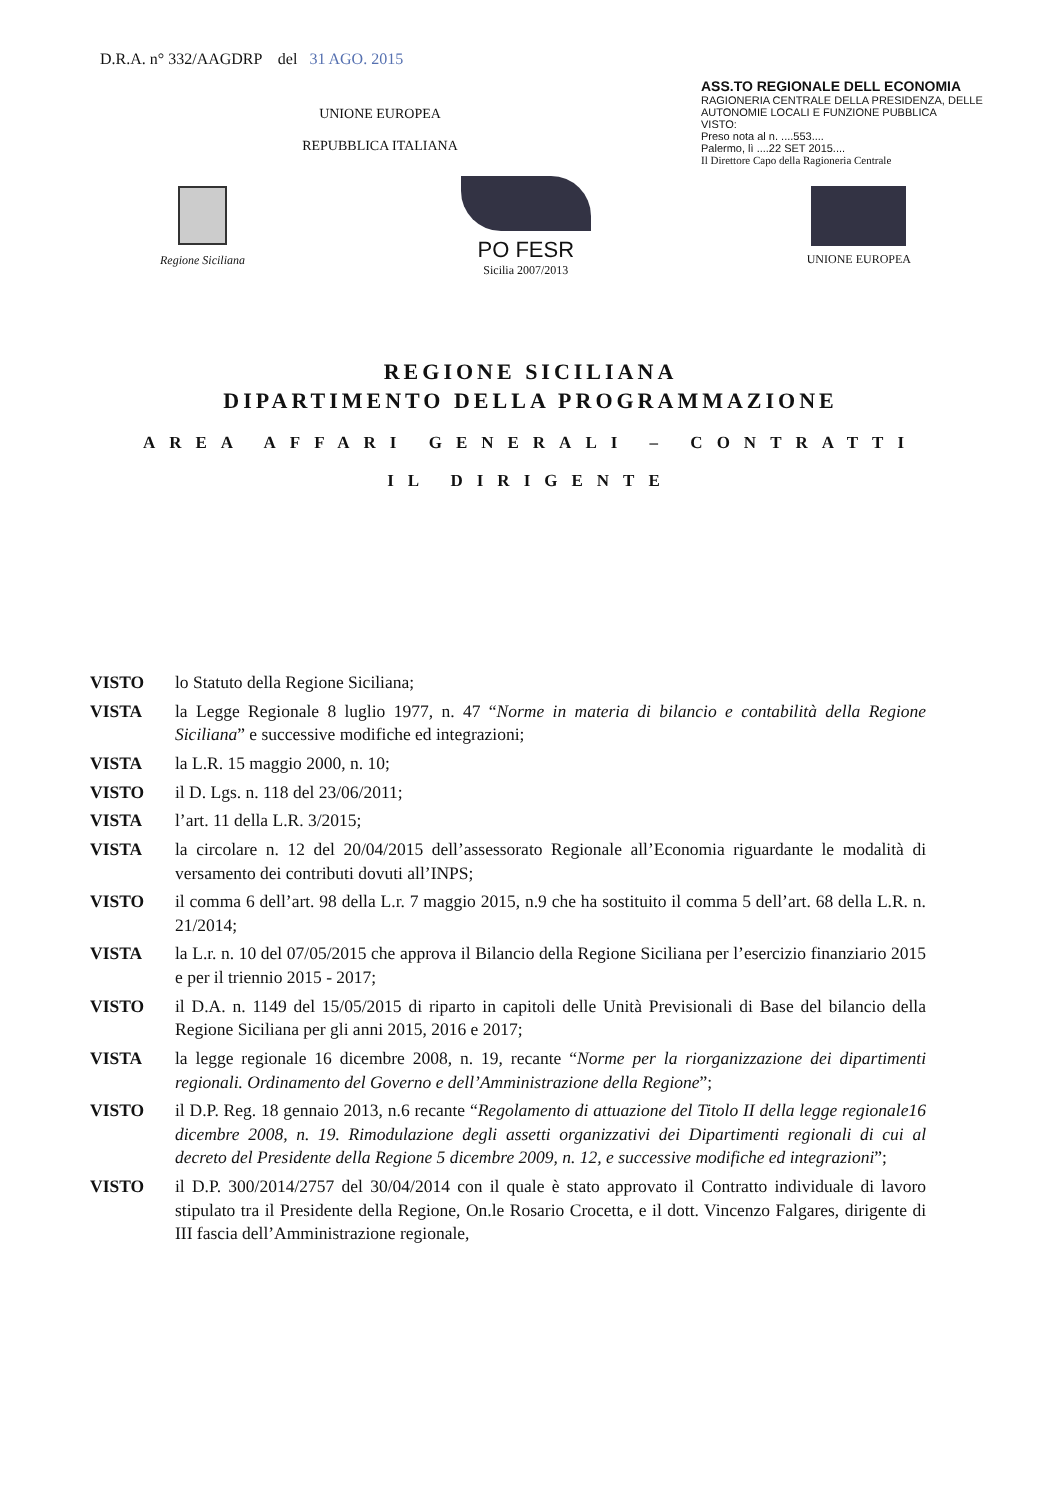D.R.A. n° 332/AAGDRP del 31 AGO. 2015
UNIONE EUROPEA
REPUBBLICA ITALIANA
ASS.TO REGIONALE DELL ECONOMIA
RAGIONERIA CENTRALE DELLA PRESIDENZA, DELLE AUTONOMIE LOCALI E FUNZIONE PUBBLICA
VISTO:
Preso nota al n. ....553....
Palermo, lì ....22 SET 2015....
Il Direttore Capo della Ragioneria Centrale
Regione Siciliana
PO FESR
Sicilia 2007/2013
UNIONE EUROPEA
REGIONE SICILIANA
DIPARTIMENTO DELLA PROGRAMMAZIONE
AREA AFFARI GENERALI – CONTRATTI
IL DIRIGENTE
VISTO lo Statuto della Regione Siciliana;
VISTA la Legge Regionale 8 luglio 1977, n. 47 “Norme in materia di bilancio e contabilità della Regione Siciliana” e successive modifiche ed integrazioni;
VISTA la L.R. 15 maggio 2000, n. 10;
VISTO il D. Lgs. n. 118 del 23/06/2011;
VISTA l’art. 11 della L.R. 3/2015;
VISTA la circolare n. 12 del 20/04/2015 dell’assessorato Regionale all’Economia riguardante le modalità di versamento dei contributi dovuti all’INPS;
VISTO il comma 6 dell’art. 98 della L.r. 7 maggio 2015, n.9 che ha sostituito il comma 5 dell’art. 68 della L.R. n. 21/2014;
VISTA la L.r. n. 10 del 07/05/2015 che approva il Bilancio della Regione Siciliana per l’esercizio finanziario 2015 e per il triennio 2015 - 2017;
VISTO il D.A. n. 1149 del 15/05/2015 di riparto in capitoli delle Unità Previsionali di Base del bilancio della Regione Siciliana per gli anni 2015, 2016 e 2017;
VISTA la legge regionale 16 dicembre 2008, n. 19, recante “Norme per la riorganizzazione dei dipartimenti regionali. Ordinamento del Governo e dell’Amministrazione della Regione”;
VISTO il D.P. Reg. 18 gennaio 2013, n.6 recante “Regolamento di attuazione del Titolo II della legge regionale16 dicembre 2008, n. 19. Rimodulazione degli assetti organizzativi dei Dipartimenti regionali di cui al decreto del Presidente della Regione 5 dicembre 2009, n. 12, e successive modifiche ed integrazioni”;
VISTO il D.P. 300/2014/2757 del 30/04/2014 con il quale è stato approvato il Contratto individuale di lavoro stipulato tra il Presidente della Regione, On.le Rosario Crocetta, e il dott. Vincenzo Falgares, dirigente di III fascia dell’Amministrazione regionale,